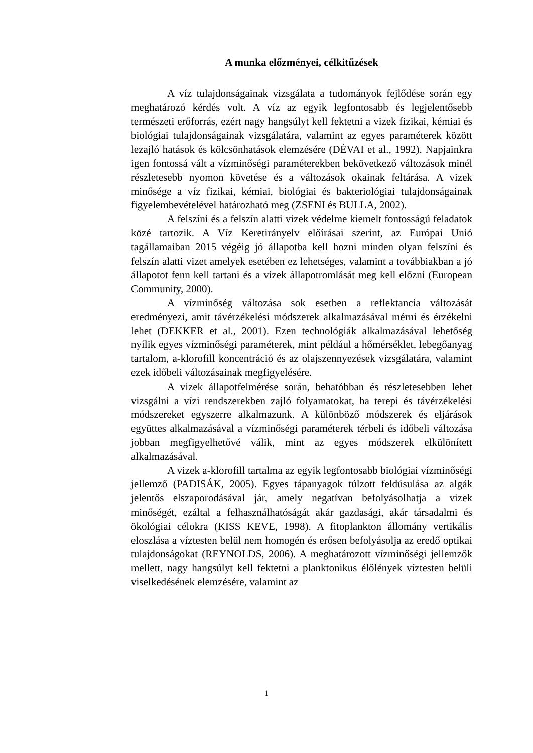A munka előzményei, célkitűzések
A víz tulajdonságainak vizsgálata a tudományok fejlődése során egy meghatározó kérdés volt. A víz az egyik legfontosabb és legjelentősebb természeti erőforrás, ezért nagy hangsúlyt kell fektetni a vizek fizikai, kémiai és biológiai tulajdonságainak vizsgálatára, valamint az egyes paraméterek között lezajló hatások és kölcsönhatások elemzésére (DÉVAI et al., 1992). Napjainkra igen fontossá vált a vízminőségi paraméterekben bekövetkező változások minél részletesebb nyomon követése és a változások okainak feltárása. A vizek minősége a víz fizikai, kémiai, biológiai és bakteriológiai tulajdonságainak figyelembevételével határozható meg (ZSENI és BULLA, 2002).
A felszíni és a felszín alatti vizek védelme kiemelt fontosságú feladatok közé tartozik. A Víz Keretirányelv előírásai szerint, az Európai Unió tagállamaiban 2015 végéig jó állapotba kell hozni minden olyan felszíni és felszín alatti vizet amelyek esetében ez lehetséges, valamint a továbbiakban a jó állapotot fenn kell tartani és a vizek állapotromlását meg kell előzni (European Community, 2000).
A vízminőség változása sok esetben a reflektancia változását eredményezi, amit távérzékelési módszerek alkalmazásával mérni és érzékelni lehet (DEKKER et al., 2001). Ezen technológiák alkalmazásával lehetőség nyílik egyes vízminőségi paraméterek, mint például a hőmérséklet, lebegőanyag tartalom, a-klorofill koncentráció és az olajszennyezések vizsgálatára, valamint ezek időbeli változásainak megfigyelésére.
A vizek állapotfelmérése során, behatóbban és részletesebben lehet vizsgálni a vízi rendszerekben zajló folyamatokat, ha terepi és távérzékelési módszereket egyszerre alkalmazunk. A különböző módszerek és eljárások együttes alkalmazásával a vízminőségi paraméterek térbeli és időbeli változása jobban megfigyelhetővé válik, mint az egyes módszerek elkülönített alkalmazásával.
A vizek a-klorofill tartalma az egyik legfontosabb biológiai vízminőségi jellemző (PADISÁK, 2005). Egyes tápanyagok túlzott feldúsulása az algák jelentős elszaporodásával jár, amely negatívan befolyásolhatja a vizek minőségét, ezáltal a felhasználhatóságát akár gazdasági, akár társadalmi és ökológiai célokra (KISS KEVE, 1998). A fitoplankton állomány vertikális eloszlása a víztesten belül nem homogén és erősen befolyásolja az eredő optikai tulajdonságokat (REYNOLDS, 2006). A meghatározott vízminőségi jellemzők mellett, nagy hangsúlyt kell fektetni a planktonikus élőlények víztesten belüli viselkedésének elemzésére, valamint az
1